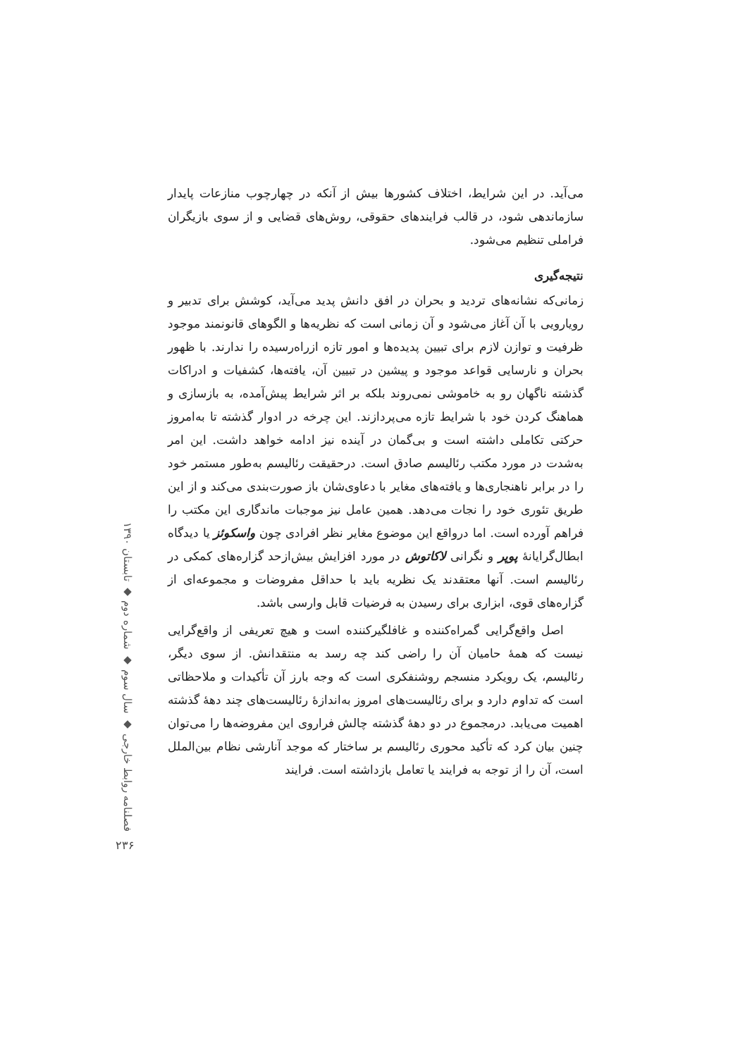می‌آید. در این شرایط، اختلاف کشورها بیش از آنکه در چهارچوب منازعات پایدار سازماندهی شود، در قالب فرایندهای حقوقی، روش‌های قضایی و از سوی بازیگران فراملی تنظیم می‌شود.
نتیجه‌گیری
زمانی‌که نشانه‌های تردید و بحران در افق دانش پدید می‌آید، کوشش برای تدبیر و رویارویی با آن آغاز می‌شود و آن زمانی است که نظریه‌ها و الگوهای قانونمند موجود ظرفیت و توازن لازم برای تبیین پدیده‌ها و امور تازه ازراه‌رسیده را ندارند. با ظهور بحران و نارسایی قواعد موجود و پیشین در تبیین آن، یافته‌ها، کشفیات و ادراکات گذشته ناگهان رو به خاموشی نمی‌روند بلکه بر اثر شرایط پیش‌آمده، به بازسازی و هماهنگ کردن خود با شرایط تازه می‌پردازند. این چرخه در ادوار گذشته تا به‌امروز حرکتی تکاملی داشته است و بی‌گمان در آینده نیز ادامه خواهد داشت. این امر به‌شدت در مورد مکتب رئالیسم صادق است. درحقیقت رئالیسم به‌طور مستمر خود را در برابر ناهنجاری‌ها و یافته‌های مغایر با دعاوی‌شان باز صورت‌بندی می‌کند و از این طریق تئوری خود را نجات می‌دهد. همین عامل نیز موجبات ماندگاری این مکتب را فراهم آورده است. اما درواقع این موضوع مغایر نظر افرادی چون واسکوئز یا دیدگاه ابطال‌گرایانهٔ پوپر و نگرانی لاکاتوش در مورد افزایش بیش‌ازحد گزاره‌های کمکی در رئالیسم است. آنها معتقدند یک نظریه باید با حداقل مفروضات و مجموعه‌ای از گزاره‌های قوی، ابزاری برای رسیدن به فرضیات قابل وارسی باشد.
اصل واقع‌گرایی گمراه‌کننده و غافلگیرکننده است و هیچ تعریفی از واقع‌گرایی نیست که همهٔ حامیان آن را راضی کند چه رسد به منتقدانش. از سوی دیگر، رئالیسم، یک رویکرد منسجم روشنفکری است که وجه بارز آن تأکیدات و ملاحظاتی است که تداوم دارد و برای رئالیست‌های امروز به‌اندازهٔ رئالیست‌های چند دههٔ گذشته اهمیت می‌یابد. درمجموع در دو دههٔ گذشته چالش فراروی این مفروضه‌ها را می‌توان چنین بیان کرد که تأکید محوری رئالیسم بر ساختار که موجد آنارشی نظام بین‌الملل است، آن را از توجه به فرایند یا تعامل بازداشته است. فرایند
فصلنامه روابط خارجی ◆ سال سوم ◆ شماره دوم ◆ تابستان ۱۳۹۰
۲۳۶